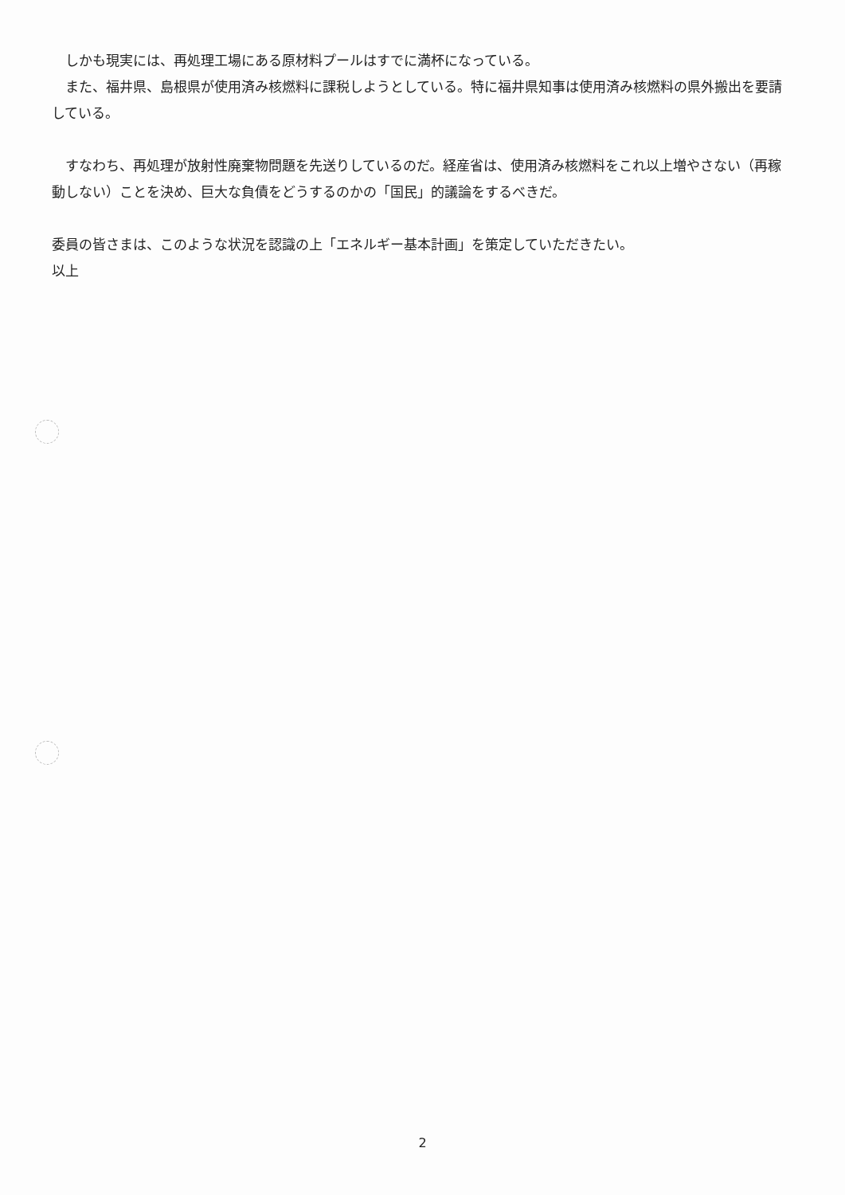しかも現実には、再処理工場にある原材料プールはすでに満杯になっている。
　また、福井県、島根県が使用済み核燃料に課税しようとしている。特に福井県知事は使用済み核燃料の県外搬出を要請している。
　すなわち、再処理が放射性廃棄物問題を先送りしているのだ。経産省は、使用済み核燃料をこれ以上増やさない（再稼動しない）ことを決め、巨大な負債をどうするのかの「国民」的議論をするべきだ。
委員の皆さまは、このような状況を認識の上「エネルギー基本計画」を策定していただきたい。
以上
2